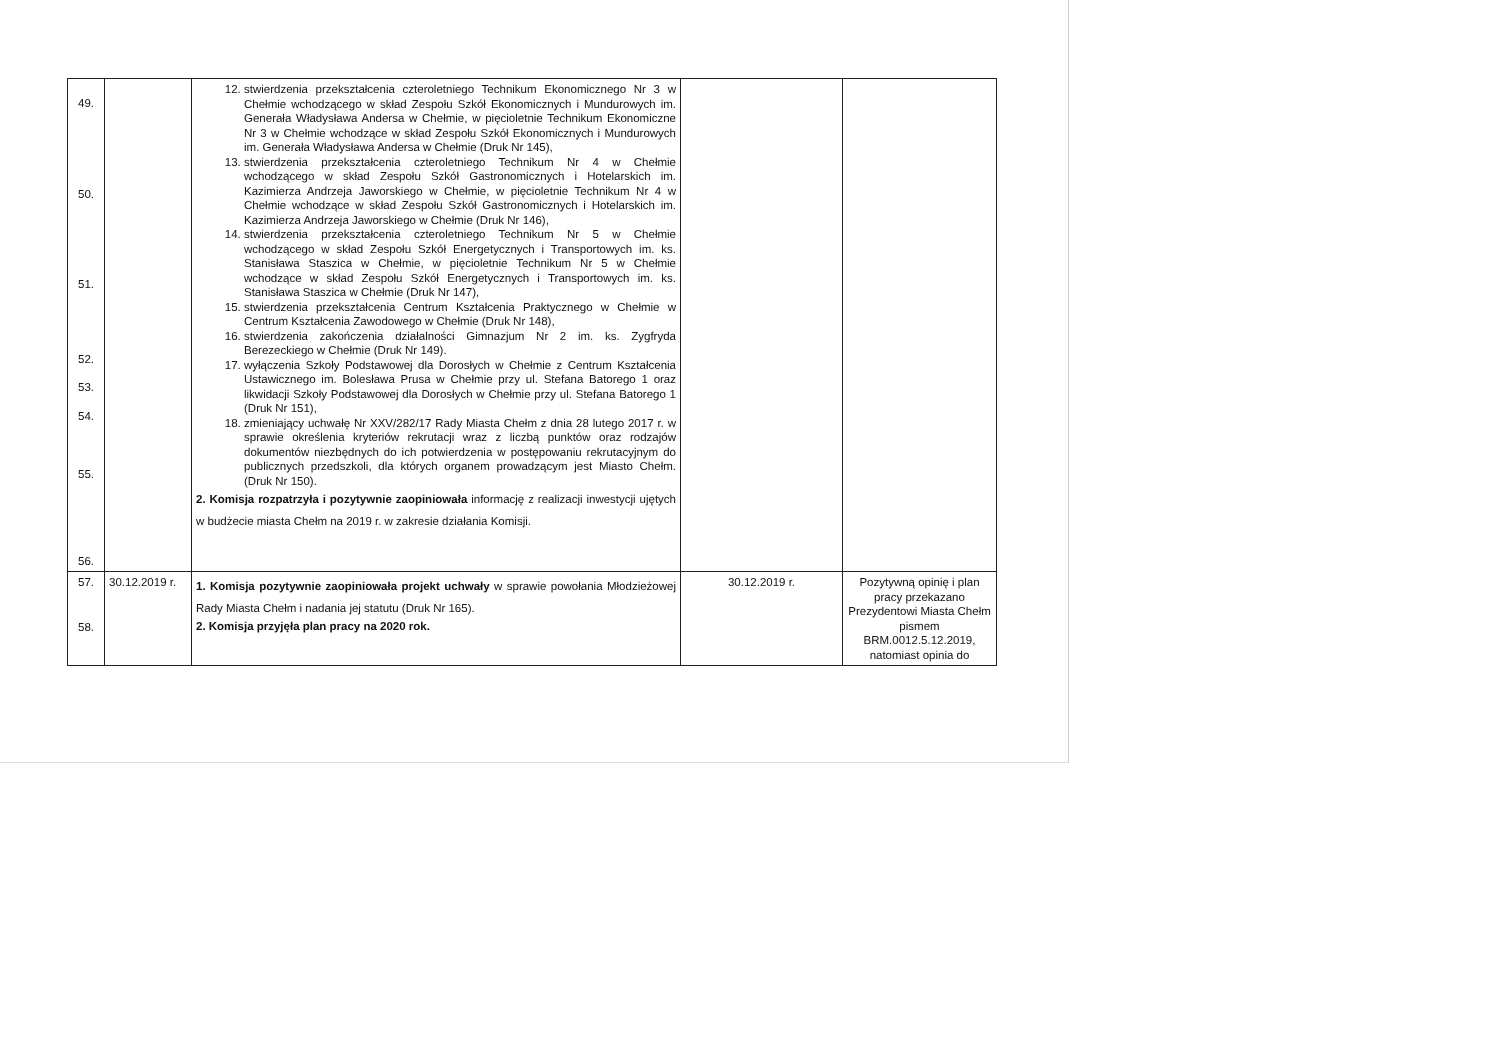| 49. 50. 51. 52. 53. 54. 55. 56. | | 12. stwierdzenia przekształcenia czteroletniego Technikum Ekonomicznego Nr 3 w Chełmie wchodzącego w skład Zespołu Szkół Ekonomicznych i Mundurowych im. Generała Władysława Andersa w Chełmie, w pięcioletnie Technikum Ekonomiczne Nr 3 w Chełmie wchodzące w skład Zespołu Szkół Ekonomicznych i Mundurowych im. Generała Władysława Andersa w Chełmie (Druk Nr 145), 13. stwierdzenia przekształcenia czteroletniego Technikum Nr 4 w Chełmie wchodzącego w skład Zespołu Szkół Gastronomicznych i Hotelarskich im. Kazimierza Andrzeja Jaworskiego w Chełmie, w pięcioletnie Technikum Nr 4 w Chełmie wchodzące w skład Zespołu Szkół Gastronomicznych i Hotelarskich im. Kazimierza Andrzeja Jaworskiego w Chełmie (Druk Nr 146), 14. stwierdzenia przekształcenia czteroletniego Technikum Nr 5 w Chełmie wchodzącego w skład Zespołu Szkół Energetycznych i Transportowych im. ks. Stanisława Staszica w Chełmie, w pięcioletnie Technikum Nr 5 w Chełmie wchodzące w skład Zespołu Szkół Energetycznych i Transportowych im. ks. Stanisława Staszica w Chełmie (Druk Nr 147), 15. stwierdzenia przekształcenia Centrum Kształcenia Praktycznego w Chełmie w Centrum Kształcenia Zawodowego w Chełmie (Druk Nr 148), 16. stwierdzenia zakończenia działalności Gimnazjum Nr 2 im. ks. Zygfryda Berezeckiego w Chełmie (Druk Nr 149). 17. wyłączenia Szkoły Podstawowej dla Dorosłych w Chełmie z Centrum Kształcenia Ustawicznego im. Bolesława Prusa w Chełmie przy ul. Stefana Batorego 1 oraz likwidacji Szkoły Podstawowej dla Dorosłych w Chełmie przy ul. Stefana Batorego 1 (Druk Nr 151), 18. zmieniający uchwałę Nr XXV/282/17 Rady Miasta Chełm z dnia 28 lutego 2017 r. w sprawie określenia kryteriów rekrutacji wraz z liczbą punktów oraz rodzajów dokumentów niezbędnych do ich potwierdzenia w postępowaniu rekrutacyjnym do publicznych przedszkoli, dla których organem prowadzącym jest Miasto Chełm. (Druk Nr 150). 2. Komisja rozpatrzyła i pozytywnie zaopiniowała informację z realizacji inwestycji ujętych w budżecie miasta Chełm na 2019 r. w zakresie działania Komisji. | | |
| 57. 58. | 30.12.2019 r. | 1. Komisja pozytywnie zaopiniowała projekt uchwały w sprawie powołania Młodzieżowej Rady Miasta Chełm i nadania jej statutu (Druk Nr 165). 2. Komisja przyjęła plan pracy na 2020 rok. | 30.12.2019 r. | Pozytywną opinię i plan pracy przekazano Prezydentowi Miasta Chełm pismem BRM.0012.5.12.2019, natomiast opinia do |